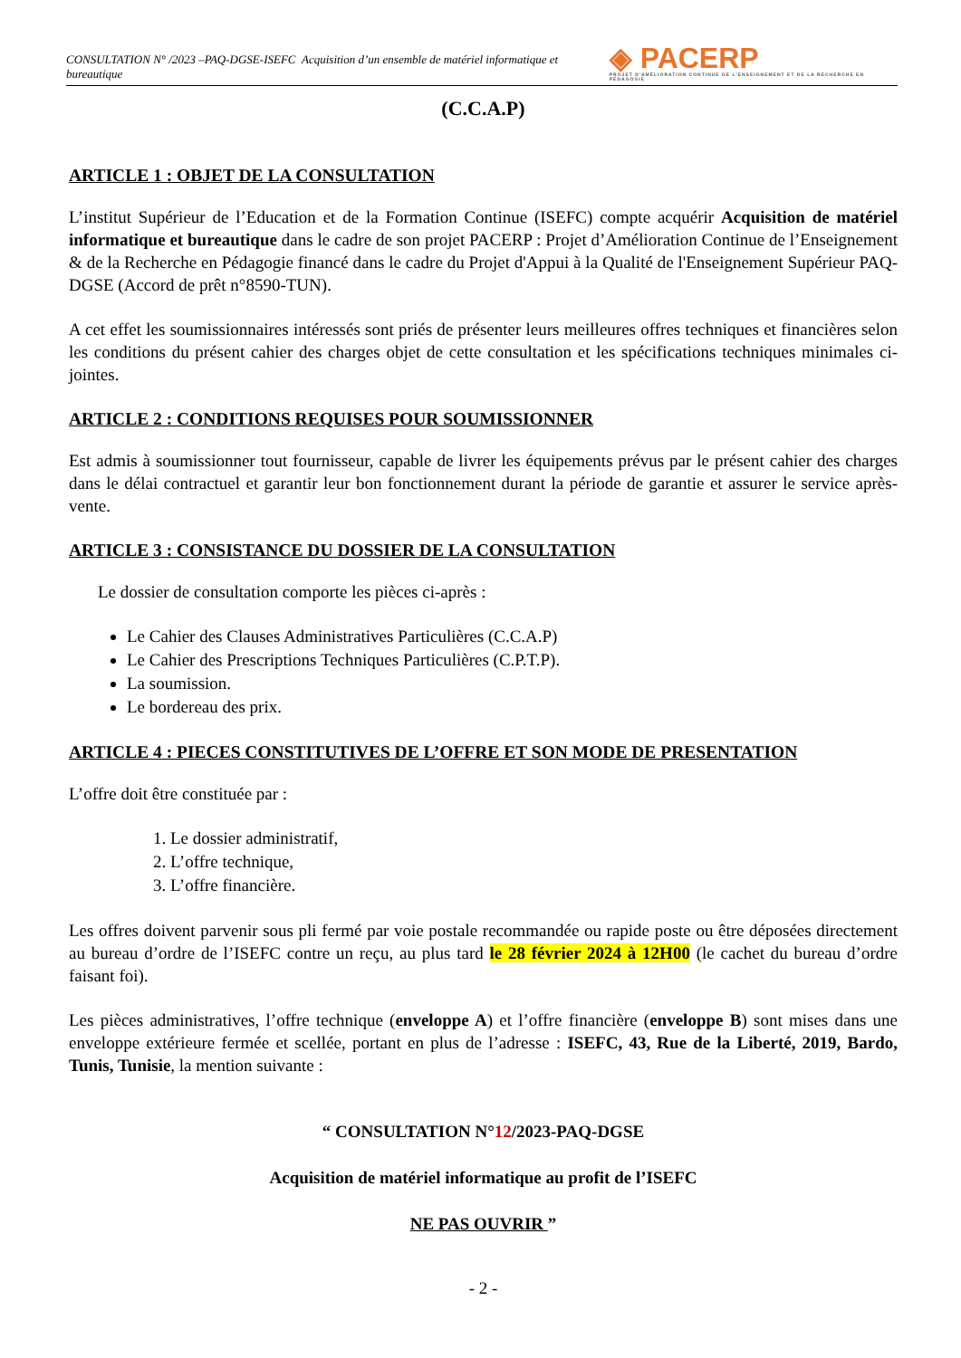CONSULTATION N° /2023 –PAQ-DGSE-ISEFC Acquisition d’un ensemble de matériel informatique et bureautique
◈ PACERP
PROJET D'AMÉLIORATION CONTINUE DE L'ENSEIGNEMENT ET DE LA RECHERCHE EN PÉDAGOGIE
(C.C.A.P)
ARTICLE 1 : OBJET DE LA CONSULTATION
L’institut Supérieur de l’Education et de la Formation Continue (ISEFC) compte acquérir Acquisition de matériel informatique et bureautique dans le cadre de son projet PACERP : Projet d’Amélioration Continue de l’Enseignement & de la Recherche en Pédagogie financé dans le cadre du Projet d'Appui à la Qualité de l'Enseignement Supérieur PAQ-DGSE (Accord de prêt n°8590-TUN).
A cet effet les soumissionnaires intéressés sont priés de présenter leurs meilleures offres techniques et financières selon les conditions du présent cahier des charges objet de cette consultation et les spécifications techniques minimales ci-jointes.
ARTICLE 2 : CONDITIONS REQUISES POUR SOUMISSIONNER
Est admis à soumissionner tout fournisseur, capable de livrer les équipements prévus par le présent cahier des charges dans le délai contractuel et garantir leur bon fonctionnement durant la période de garantie et assurer le service après-vente.
ARTICLE 3 : CONSISTANCE DU DOSSIER DE LA CONSULTATION
Le dossier de consultation comporte les pièces ci-après :
Le Cahier des Clauses Administratives Particulières (C.C.A.P)
Le Cahier des Prescriptions Techniques Particulières (C.P.T.P).
La soumission.
Le bordereau des prix.
ARTICLE 4 : PIECES CONSTITUTIVES DE L’OFFRE ET SON MODE DE PRESENTATION
L’offre doit être constituée par :
1. Le dossier administratif,
2. L’offre technique,
3. L’offre financière.
Les offres doivent parvenir sous pli fermé par voie postale recommandée ou rapide poste ou être déposées directement au bureau d’ordre de l’ISEFC contre un reçu, au plus tard le 28 février 2024 à 12H00 (le cachet du bureau d’ordre faisant foi).
Les pièces administratives, l’offre technique (enveloppe A) et l’offre financière (enveloppe B) sont mises dans une enveloppe extérieure fermée et scellée, portant en plus de l’adresse : ISEFC, 43, Rue de la Liberté, 2019, Bardo, Tunis, Tunisie, la mention suivante :
“ CONSULTATION N°12/2023-PAQ-DGSE
Acquisition de matériel informatique au profit de l’ISEFC
NE PAS OUVRIR ”
- 2 -